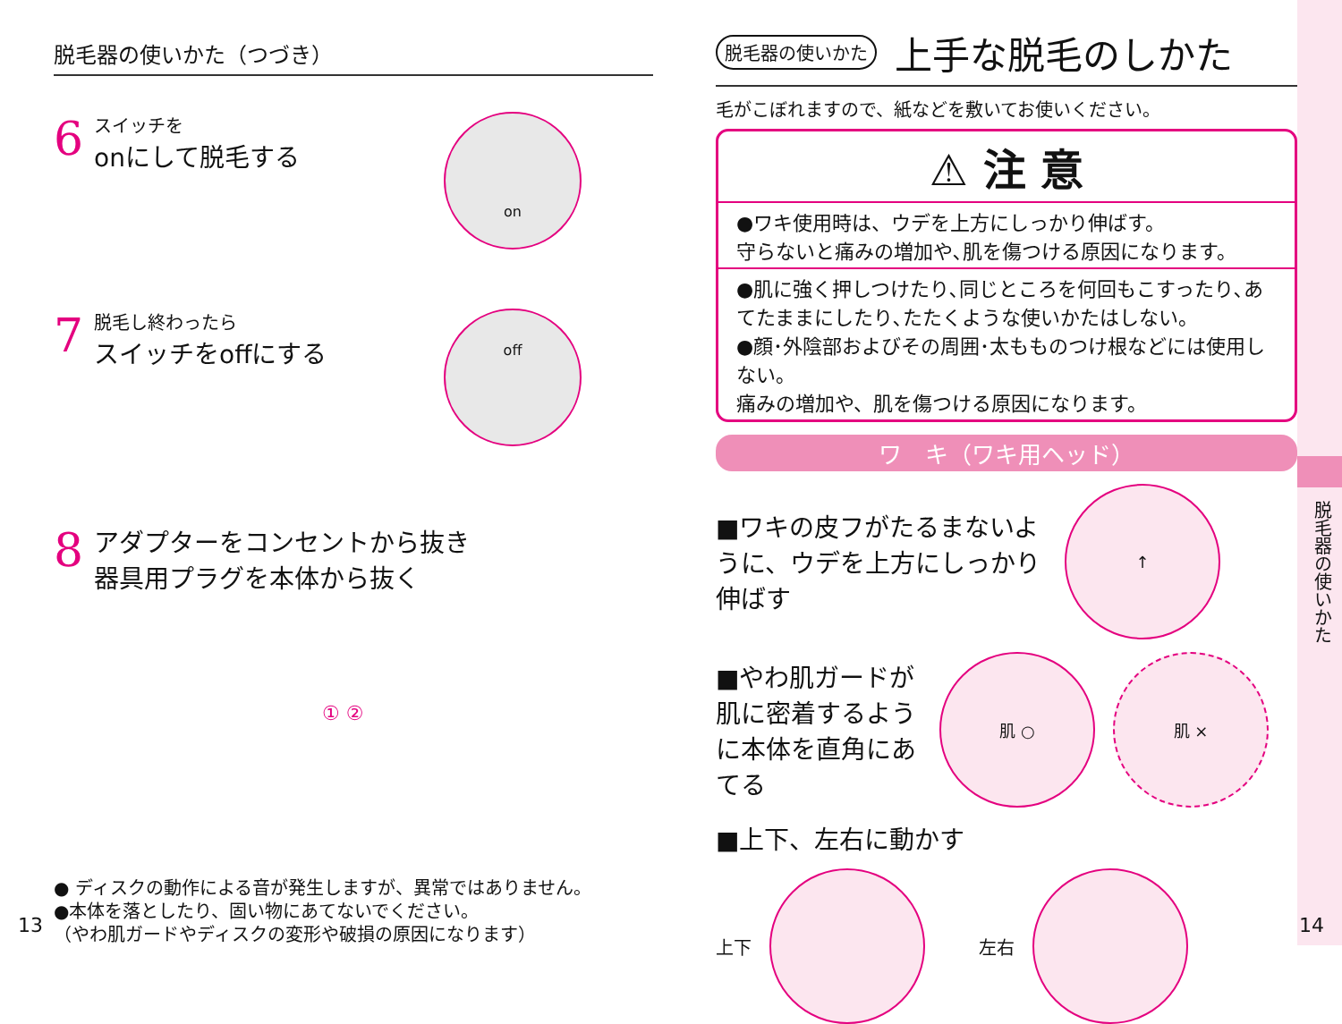脱毛器の使いかた（つづき）
6
スイッチを
onにして脱毛する
on
7
脱毛し終わったら
スイッチをoffにする
off
8
アダプターをコンセントから抜き
器具用プラグを本体から抜く
① ②
● ディスクの動作による音が発生しますが、異常ではありません。
●本体を落としたり、固い物にあてないでください。
（やわ肌ガードやディスクの変形や破損の原因になります）
13
脱毛器の使いかた 上手な脱毛のしかた
毛がこぼれますので、紙などを敷いてお使いください。
⚠ 注 意
●ワキ使用時は、ウデを上方にしっかり伸ばす。
守らないと痛みの増加や､肌を傷つける原因になります。
●肌に強く押しつけたり､同じところを何回もこすったり､あてたままにしたり､たたくような使いかたはしない。
●顔･外陰部およびその周囲･太もものつけ根などには使用しない。
痛みの増加や、肌を傷つける原因になります。
ワ　キ（ワキ用ヘッド）
■ワキの皮フがたるまないように、ウデを上方にしっかり伸ばす
↑
■やわ肌ガードが肌に密着するように本体を直角にあてる
肌 ○ 肌 ×
■上下、左右に動かす
上下
左右
脱毛器の使いかた
14